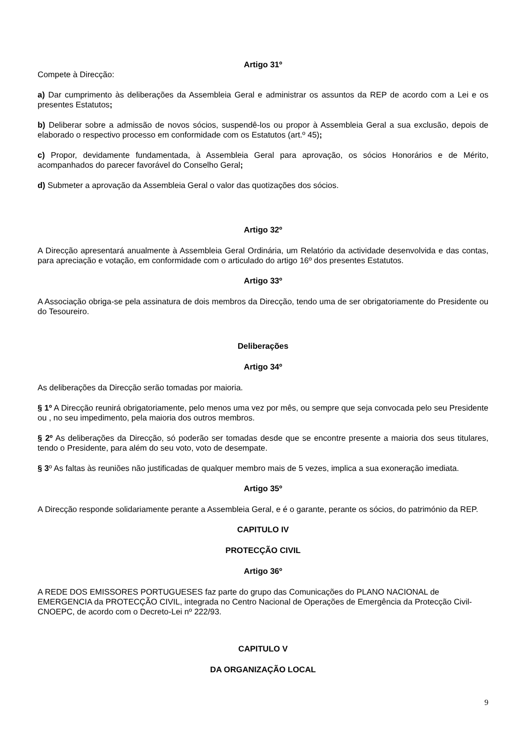Artigo 31º
Compete à Direcção:
a) Dar cumprimento às deliberações da Assembleia Geral e administrar os assuntos da REP de acordo com a Lei e os presentes Estatutos;
b) Deliberar sobre a admissão de novos sócios, suspendê-los ou propor à Assembleia Geral a sua exclusão, depois de elaborado o respectivo processo em conformidade com os Estatutos (art.º 45);
c) Propor, devidamente fundamentada, à Assembleia Geral para aprovação, os sócios Honorários e de Mérito, acompanhados do parecer favorável do Conselho Geral;
d) Submeter a aprovação da Assembleia Geral o valor das quotizações dos sócios.
Artigo 32º
A Direcção apresentará anualmente à Assembleia Geral Ordinária, um Relatório da actividade desenvolvida e das contas, para apreciação e votação, em conformidade com o articulado do artigo 16º dos presentes Estatutos.
Artigo 33º
A Associação obriga-se pela assinatura de dois membros da Direcção, tendo uma de ser obrigatoriamente do Presidente ou do Tesoureiro.
Deliberações
Artigo 34º
As deliberações da Direcção serão tomadas por maioria.
§ 1º A Direcção reunirá obrigatoriamente, pelo menos uma vez por mês, ou sempre que seja convocada pelo seu Presidente ou , no seu impedimento, pela maioria dos outros membros.
§ 2º As deliberações da Direcção, só poderão ser tomadas desde que se encontre presente a maioria dos seus titulares, tendo o Presidente, para além do seu voto, voto de desempate.
§ 3º As faltas às reuniões não justificadas de qualquer membro mais de 5 vezes, implica a sua exoneração imediata.
Artigo 35º
A Direcção responde solidariamente perante a Assembleia Geral, e é o garante, perante os sócios, do património da REP.
CAPITULO IV
PROTECÇÃO CIVIL
Artigo 36º
A REDE DOS EMISSORES PORTUGUESES faz parte do grupo das Comunicações do PLANO NACIONAL de EMERGENCIA da PROTECÇÃO CIVIL, integrada no Centro Nacional de Operações de Emergência da Protecção Civil-CNOEPC, de acordo com o Decreto-Lei nº 222/93.
CAPITULO V
DA ORGANIZAÇÃO LOCAL
9